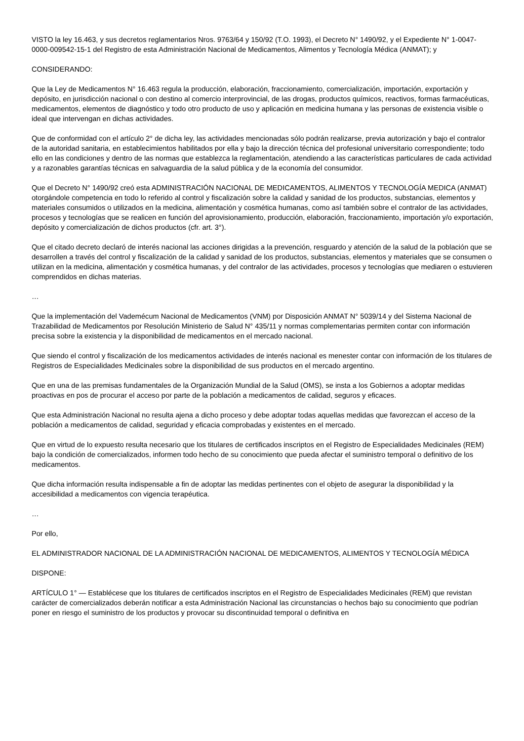VISTO la ley 16.463, y sus decretos reglamentarios Nros. 9763/64 y 150/92 (T.O. 1993), el Decreto N° 1490/92, y el Expediente N° 1-0047-0000-009542-15-1 del Registro de esta Administración Nacional de Medicamentos, Alimentos y Tecnología Médica (ANMAT); y
CONSIDERANDO:
Que la Ley de Medicamentos N° 16.463 regula la producción, elaboración, fraccionamiento, comercialización, importación, exportación y depósito, en jurisdicción nacional o con destino al comercio interprovincial, de las drogas, productos químicos, reactivos, formas farmacéuticas, medicamentos, elementos de diagnóstico y todo otro producto de uso y aplicación en medicina humana y las personas de existencia visible o ideal que intervengan en dichas actividades.
Que de conformidad con el artículo 2° de dicha ley, las actividades mencionadas sólo podrán realizarse, previa autorización y bajo el contralor de la autoridad sanitaria, en establecimientos habilitados por ella y bajo la dirección técnica del profesional universitario correspondiente; todo ello en las condiciones y dentro de las normas que establezca la reglamentación, atendiendo a las características particulares de cada actividad y a razonables garantías técnicas en salvaguardia de la salud pública y de la economía del consumidor.
Que el Decreto N° 1490/92 creó esta ADMINISTRACIÓN NACIONAL DE MEDICAMENTOS, ALIMENTOS Y TECNOLOGÍA MEDICA (ANMAT) otorgándole competencia en todo lo referido al control y fiscalización sobre la calidad y sanidad de los productos, substancias, elementos y materiales consumidos o utilizados en la medicina, alimentación y cosmética humanas, como así también sobre el contralor de las actividades, procesos y tecnologías que se realicen en función del aprovisionamiento, producción, elaboración, fraccionamiento, importación y/o exportación, depósito y comercialización de dichos productos (cfr. art. 3°).
Que el citado decreto declaró de interés nacional las acciones dirigidas a la prevención, resguardo y atención de la salud de la población que se desarrollen a través del control y fiscalización de la calidad y sanidad de los productos, substancias, elementos y materiales que se consumen o utilizan en la medicina, alimentación y cosmética humanas, y del contralor de las actividades, procesos y tecnologías que mediaren o estuvieren comprendidos en dichas materias.
…
Que la implementación del Vademécum Nacional de Medicamentos (VNM) por Disposición ANMAT N° 5039/14 y del Sistema Nacional de Trazabilidad de Medicamentos por Resolución Ministerio de Salud N° 435/11 y normas complementarias permiten contar con información precisa sobre la existencia y la disponibilidad de medicamentos en el mercado nacional.
Que siendo el control y fiscalización de los medicamentos actividades de interés nacional es menester contar con información de los titulares de Registros de Especialidades Medicinales sobre la disponibilidad de sus productos en el mercado argentino.
Que en una de las premisas fundamentales de la Organización Mundial de la Salud (OMS), se insta a los Gobiernos a adoptar medidas proactivas en pos de procurar el acceso por parte de la población a medicamentos de calidad, seguros y eficaces.
Que esta Administración Nacional no resulta ajena a dicho proceso y debe adoptar todas aquellas medidas que favorezcan el acceso de la población a medicamentos de calidad, seguridad y eficacia comprobadas y existentes en el mercado.
Que en virtud de lo expuesto resulta necesario que los titulares de certificados inscriptos en el Registro de Especialidades Medicinales (REM) bajo la condición de comercializados, informen todo hecho de su conocimiento que pueda afectar el suministro temporal o definitivo de los medicamentos.
Que dicha información resulta indispensable a fin de adoptar las medidas pertinentes con el objeto de asegurar la disponibilidad y la accesibilidad a medicamentos con vigencia terapéutica.
…
Por ello,
EL ADMINISTRADOR NACIONAL DE LA ADMINISTRACIÓN NACIONAL DE MEDICAMENTOS, ALIMENTOS Y TECNOLOGÍA MÉDICA
DISPONE:
ARTÍCULO 1° — Establécese que los titulares de certificados inscriptos en el Registro de Especialidades Medicinales (REM) que revistan carácter de comercializados deberán notificar a esta Administración Nacional las circunstancias o hechos bajo su conocimiento que podrían poner en riesgo el suministro de los productos y provocar su discontinuidad temporal o definitiva en